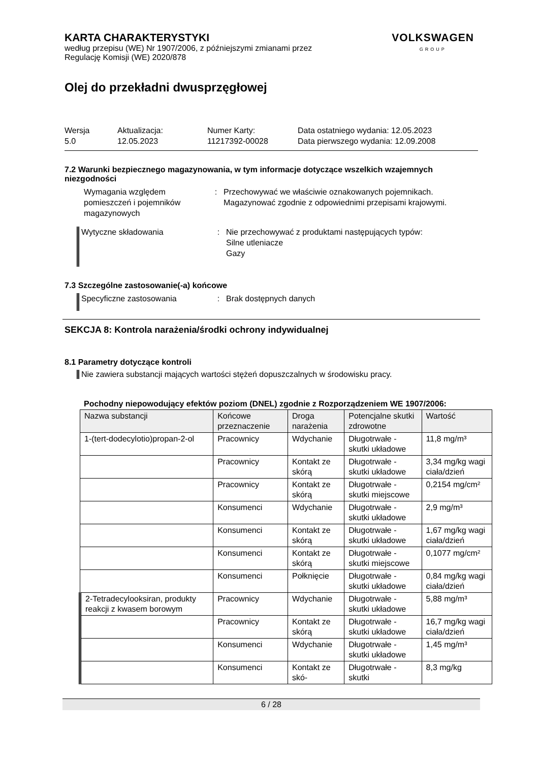KARTA CHARAKTERYSTYKI
według przepisu (WE) Nr 1907/2006, z późniejszymi zmianami przez
Regulację Komisji (WE) 2020/878
VOLKSWAGEN
GROUP
Olej do przekładni dwusprzęgłowej
Wersja
5.0
Aktualizacja:
12.05.2023
Numer Karty:
11217392-00028
Data ostatniego wydania: 12.05.2023
Data pierwszego wydania: 12.09.2008
7.2 Warunki bezpiecznego magazynowania, w tym informacje dotyczące wszelkich wzajemnych niezgodności
Wymagania względem pomieszczeń i pojemników magazynowych
: Przechowywać we właściwie oznakowanych pojemnikach.
Magazynować zgodnie z odpowiednimi przepisami krajowymi.
Wytyczne składowania : Nie przechowywać z produktami następujących typów:
Silne utleniacze
Gazy
7.3 Szczególne zastosowanie(-a) końcowe
Specyficzne zastosowania : Brak dostępnych danych
SEKCJA 8: Kontrola narażenia/środki ochrony indywidualnej
8.1 Parametry dotyczące kontroli
Nie zawiera substancji mających wartości stężeń dopuszczalnych w środowisku pracy.
Pochodny niepowodujący efektów poziom (DNEL) zgodnie z Rozporządzeniem WE 1907/2006:
| Nazwa substancji | Końcowe przeznaczenie | Droga narażenia | Potencjalne skutki zdrowotne | Wartość |
| --- | --- | --- | --- | --- |
| 1-(tert-dodecylotio)propan-2-ol | Pracownicy | Wdychanie | Długotrwałe - skutki układowe | 11,8 mg/m³ |
| | Pracownicy | Kontakt ze skórą | Długotrwałe - skutki układowe | 3,34 mg/kg wagi ciała/dzień |
| | Pracownicy | Kontakt ze skórą | Długotrwałe - skutki miejscowe | 0,2154 mg/cm² |
| | Konsumenci | Wdychanie | Długotrwałe - skutki układowe | 2,9 mg/m³ |
| | Konsumenci | Kontakt ze skórą | Długotrwałe - skutki układowe | 1,67 mg/kg wagi ciała/dzień |
| | Konsumenci | Kontakt ze skórą | Długotrwałe - skutki miejscowe | 0,1077 mg/cm² |
| | Konsumenci | Połknięcie | Długotrwałe - skutki układowe | 0,84 mg/kg wagi ciała/dzień |
| 2-Tetradecylooksiran, produkty reakcji z kwasem borowym | Pracownicy | Wdychanie | Długotrwałe - skutki układowe | 5,88 mg/m³ |
| | Pracownicy | Kontakt ze skórą | Długotrwałe - skutki układowe | 16,7 mg/kg wagi ciała/dzień |
| | Konsumenci | Wdychanie | Długotrwałe - skutki układowe | 1,45 mg/m³ |
| | Konsumenci | Kontakt ze skó- | Długotrwałe - skutki | 8,3 mg/kg |
6 / 28